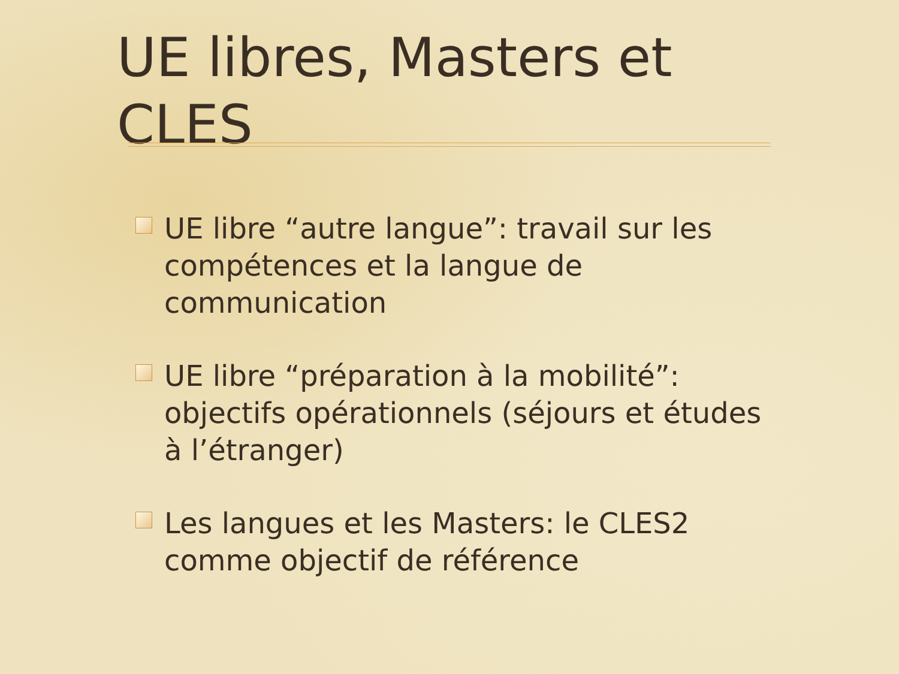UE libres, Masters et CLES
UE libre “autre langue”: travail sur les compétences et la langue de communication
UE libre “préparation à la mobilité”: objectifs opérationnels (séjours et études à l’étranger)
Les langues et les Masters: le CLES2 comme objectif de référence